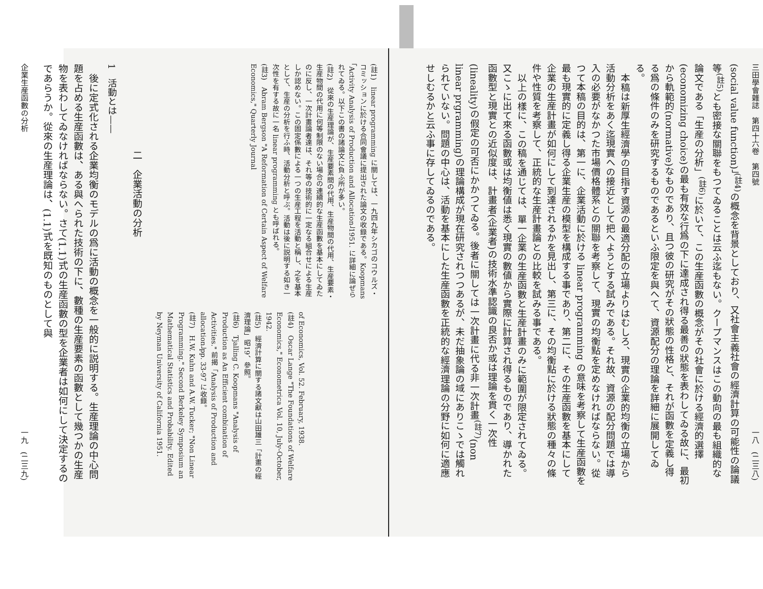三田學會雜誌　第四十六卷　第四號 一八　(二三八)
(social value function)」<sup>(註4)</sup>の概念を背景としており、又社會主義社會の經濟計算の可能性の論議等<sup>(註5)</sup>とも密接な關聯をもつてゐることは云ふ迄もない。クープマンスはこの動向の最も組織的な論文である「生産の分析」<sup>(註6)</sup>に於いて、この生産函數の概念がその社會に於ける經濟的選擇(economizing choice)の最も有效な行爲の下に達成され得る最善の狀態を表わしてゐる故に、最初から軌範的(normative)なものであり、且つ彼の研究がその狀態の性格と、それが函數を定義し得る爲の條件のみを研究するものであるといふ限定を與へて、資源配分の理論を詳細に展開してゐる。
本稿は新厚生經濟學の目指す資源の最適分配の立場よりはむしろ、現實の企業的均衡の立場から活動分析をあく迄現實への接近として把へようとする試みである。それ故、資源の配分問題では導入の必要がなかつた市場價格體系との關聯を考察して、現實の均衡點を定めなければならない。從つて本稿の目的は、第一に、企業活動に於ける linear programming の意味を考察して生産函數を最も現實的に定義し得る企業生産の模型を構成する事であり、第二に、その生産函數を基本にして企業の生産計畫が如何にして到達されるかを見出し、第三に、その均衡點に於ける狀態の種々の條件や性質を考察して、正統的な生産計畫論との比較を試みる事である。
以上の樣に、この稿を通じては、單一企業の生産函數と生産計畫のみに範圍が限定されてゐる。又こゝに出て來る函數或は均衡値は悉く現實の數値から實際に計算され得るものであり、導かれた函數型と現實との近似度は、計畫者(企業者)の技術水準認識の良否か或は理論を貫く一次性(lineality)の假定の可否にかかつてゐる。後者に關しては一次計畫に代る非一次計畫<sup>(註7)</sup>(non linear prgramming)の理論構成が現在研究されつつあるが、未だ抽象論の域にありこゝでは觸れられていない。問題の中心は、活動を基本にした生産函數を正統的な經濟理論の分野に如何に適應せしむるかと云ふ事に存してゐるのである。
(註1)　linear programming に關しては、一九四九年シカゴのコウルズ・コミッションに於ける合同會議に提出された論文の收錄である。Koopmans「Activity Analysis of Production and Allocation」1951. に詳細に論ぜられてゐる。以下この書の諸論文に負ふ所が多い。
(註2)　從來の生産理論が、生産要素間の代用、生産物間の代用、生産要素・生産物間の代用に何等制限のない場合の連續的な生産函數を基本にしてゐたのに反し、一次計畫論者達は、それ等の技術的に一定なる組合せによる生産しか認めない。この固定係數による一つの生産工程を活動と稱し、之を基本として、生産の分析を行ふ時、活動分析と呼ぶ。活動は後に説明する如き一次性を有する故に一名 linear programming とも呼ばれる。
(註3)　Abram Bergson "A Reformation of Certain Aspect of Welfare Economics," Quarterly Journal
of Economics, Vol. 52. February, 1938.
(註4)　Oscar Lange "The Foundations of Welfare Economics," Econometrica Vol. 10, July-October, 1942.
(註5)　經濟計算に關する諸文獻は山田雄三「計畫の經濟理論」昭19、參照。
(註6)　Tjalling C. Koopmans "Analysis of Production as An Efficient combination of Activities." 前揭「Analysis of Production and allocation」pp. 33-97 に收錄。
(註7)　H.W. Kuhn and A.W. Tucker; "Non Linear Programming." Second Berkeley Symposium an Mathematical Statistics and Probability. Edited by Neyman University of California 1951.
二　企業活動の分析
1　活動とは——
後に定式化される企業均衡のモデルの爲に活動の概念を一般的に説明する。生産理論の中心問題を占める生産函數は、ある與へられた技術の下に、數種の生産要素の函數として幾つかの生産物を表わしてゐなければならない。さて(1.1)式の生産函數の型を企業者は如何にして決定するのであらうか。從來の生産理論は、(1.1)式を既知のものとして與
企業生産函數の分析 一九　(二三九)